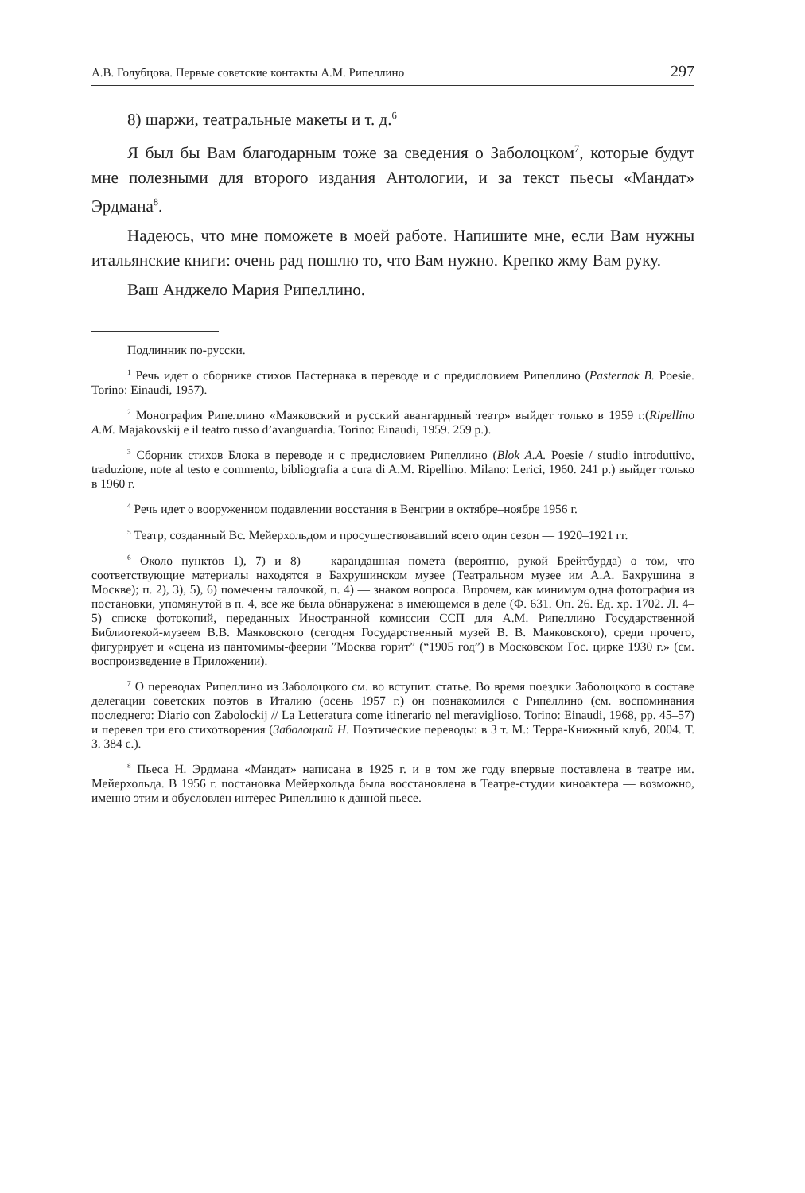А.В. Голубцова. Первые советские контакты А.М. Рипеллино 297
8) шаржи, театральные макеты и т. д.<sup>6</sup>
Я был бы Вам благодарным тоже за сведения о Заболоцком<sup>7</sup>, которые будут мне полезными для второго издания Антологии, и за текст пьесы «Мандат» Эрдмана<sup>8</sup>.
Надеюсь, что мне поможете в моей работе. Напишите мне, если Вам нужны итальянские книги: очень рад пошлю то, что Вам нужно. Крепко жму Вам руку.
Ваш Анджело Мария Рипеллино.
Подлинник по-русски.
<sup>1</sup> Речь идет о сборнике стихов Пастернака в переводе и с предисловием Рипеллино (Pasternak B. Poesie. Torino: Einaudi, 1957).
<sup>2</sup> Монография Рипеллино «Маяковский и русский авангардный театр» выйдет только в 1959 г.(Ripellino A.M. Majakovskij e il teatro russo d’avanguardia. Torino: Einaudi, 1959. 259 p.).
<sup>3</sup> Сборник стихов Блока в переводе и с предисловием Рипеллино (Blok A.A. Poesie / studio introduttivo, traduzione, note al testo e commento, bibliografia a cura di A.M. Ripellino. Milano: Lerici, 1960. 241 p.) выйдет только в 1960 г.
<sup>4</sup> Речь идет о вооруженном подавлении восстания в Венгрии в октябре–ноябре 1956 г.
<sup>5</sup> Театр, созданный Вс. Мейерхольдом и просуществовавший всего один сезон — 1920–1921 гг.
<sup>6</sup> Около пунктов 1), 7) и 8) — карандашная помета (вероятно, рукой Брейтбурда) о том, что соответствующие материалы находятся в Бахрушинском музее (Театральном музее им А.А. Бахрушина в Москве); п. 2), 3), 5), 6) помечены галочкой, п. 4) — знаком вопроса. Впрочем, как минимум одна фотография из постановки, упомянутой в п. 4, все же была обнаружена: в имеющемся в деле (Ф. 631. Оп. 26. Ед. хр. 1702. Л. 4–5) списке фотокопий, переданных Иностранной комиссии ССП для А.М. Рипеллино Государственной Библиотекой-музеем В.В. Маяковского (сегодня Государственный музей В. В. Маяковского), среди прочего, фигурирует и «сцена из пантомимы-феерии ”Москва горит” (“1905 год”) в Московском Гос. цирке 1930 г.» (см. воспроизведение в Приложении).
<sup>7</sup> О переводах Рипеллино из Заболоцкого см. во вступит. статье. Во время поездки Заболоцкого в составе делегации советских поэтов в Италию (осень 1957 г.) он познакомился с Рипеллино (см. воспоминания последнего: Diario con Zabolockij // La Letteratura come itinerario nel meraviglioso. Torino: Einaudi, 1968, pp. 45–57) и перевел три его стихотворения (Заболоцкий Н. Поэтические переводы: в 3 т. М.: Терра-Книжный клуб, 2004. Т. 3. 384 с.).
<sup>8</sup> Пьеса Н. Эрдмана «Мандат» написана в 1925 г. и в том же году впервые поставлена в театре им. Мейерхольда. В 1956 г. постановка Мейерхольда была восстановлена в Театре-студии киноактера — возможно, именно этим и обусловлен интерес Рипеллино к данной пьесе.